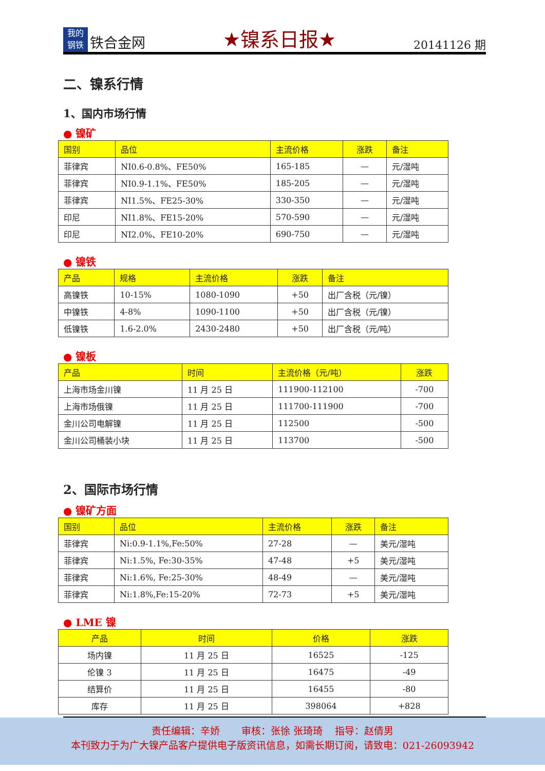我的
钢铁
铁合金网
★镍系日报★
20141126 期
二、镍系行情
1、国内市场行情
● 镍矿
| 国别 | 品位 | 主流价格 | 涨跌 | 备注 |
| --- | --- | --- | --- | --- |
| 菲律宾 | NI0.6-0.8%、FE50% | 165-185 | — | 元/湿吨 |
| 菲律宾 | NI0.9-1.1%、FE50% | 185-205 | — | 元/湿吨 |
| 菲律宾 | NI1.5%、FE25-30% | 330-350 | — | 元/湿吨 |
| 印尼 | NI1.8%、FE15-20% | 570-590 | — | 元/湿吨 |
| 印尼 | NI2.0%、FE10-20% | 690-750 | — | 元/湿吨 |
● 镍铁
| 产品 | 规格 | 主流价格 | 涨跌 | 备注 |
| --- | --- | --- | --- | --- |
| 高镍铁 | 10-15% | 1080-1090 | +50 | 出厂含税（元/镍） |
| 中镍铁 | 4-8% | 1090-1100 | +50 | 出厂含税（元/镍） |
| 低镍铁 | 1.6-2.0% | 2430-2480 | +50 | 出厂含税（元/吨） |
● 镍板
| 产品 | 时间 | 主流价格（元/吨） | 涨跌 |
| --- | --- | --- | --- |
| 上海市场金川镍 | 11 月 25 日 | 111900-112100 | -700 |
| 上海市场俄镍 | 11 月 25 日 | 111700-111900 | -700 |
| 金川公司电解镍 | 11 月 25 日 | 112500 | -500 |
| 金川公司桶装小块 | 11 月 25 日 | 113700 | -500 |
2、国际市场行情
● 镍矿方面
| 国别 | 品位 | 主流价格 | 涨跌 | 备注 |
| --- | --- | --- | --- | --- |
| 菲律宾 | Ni:0.9-1.1%,Fe:50% | 27-28 | — | 美元/湿吨 |
| 菲律宾 | Ni:1.5%, Fe:30-35% | 47-48 | +5 | 美元/湿吨 |
| 菲律宾 | Ni:1.6%, Fe:25-30% | 48-49 | — | 美元/湿吨 |
| 菲律宾 | Ni:1.8%,Fe:15-20% | 72-73 | +5 | 美元/湿吨 |
● LME 镍
| 产品 | 时间 | 价格 | 涨跌 |
| --- | --- | --- | --- |
| 场内镍 | 11 月 25 日 | 16525 | -125 |
| 伦镍 3 | 11 月 25 日 | 16475 | -49 |
| 结算价 | 11 月 25 日 | 16455 | -80 |
| 库存 | 11 月 25 日 | 398064 | +828 |
责任编辑：辛娇 审核：张徐 张琦琦 指导：赵倩男
本刊致力于为广大镍产品客户提供电子版资讯信息，如需长期订阅，请致电：021-26093942